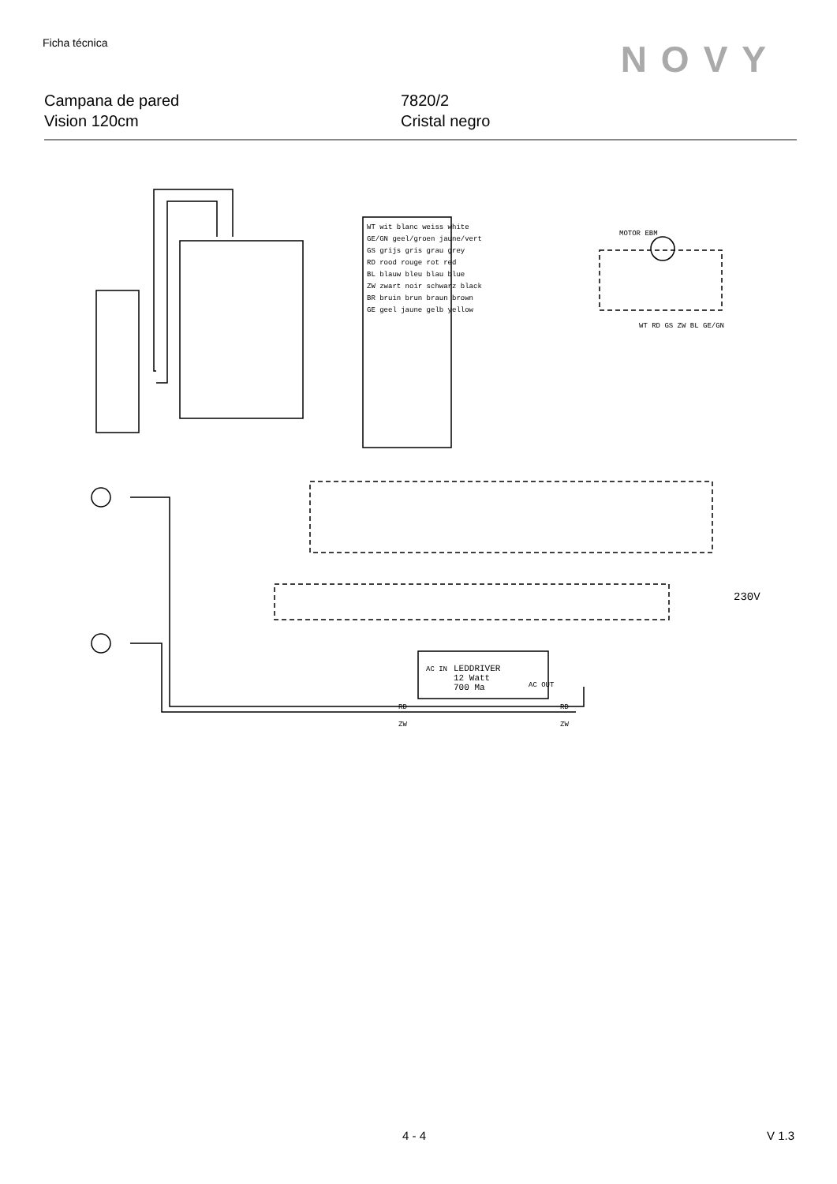Ficha técnica NOVY
Campana de pared
Vision 120cm
7820/2
Cristal negro
WT wit blanc weiss white
GE/GN geel/groen jaune/vert
GS grijs gris grau grey
RD rood rouge rot red
BL blauw bleu blau blue
ZW zwart noir schwarz black
BR bruin brun braun brown
GE geel jaune gelb yellow
MOTOR EBM
WT RD GS ZW BL GE/GN
230V
LEDDRIVER
12 Watt
700 Ma
AC IN
AC OUT
RD
ZW
RD
ZW
4 - 4 V 1.3